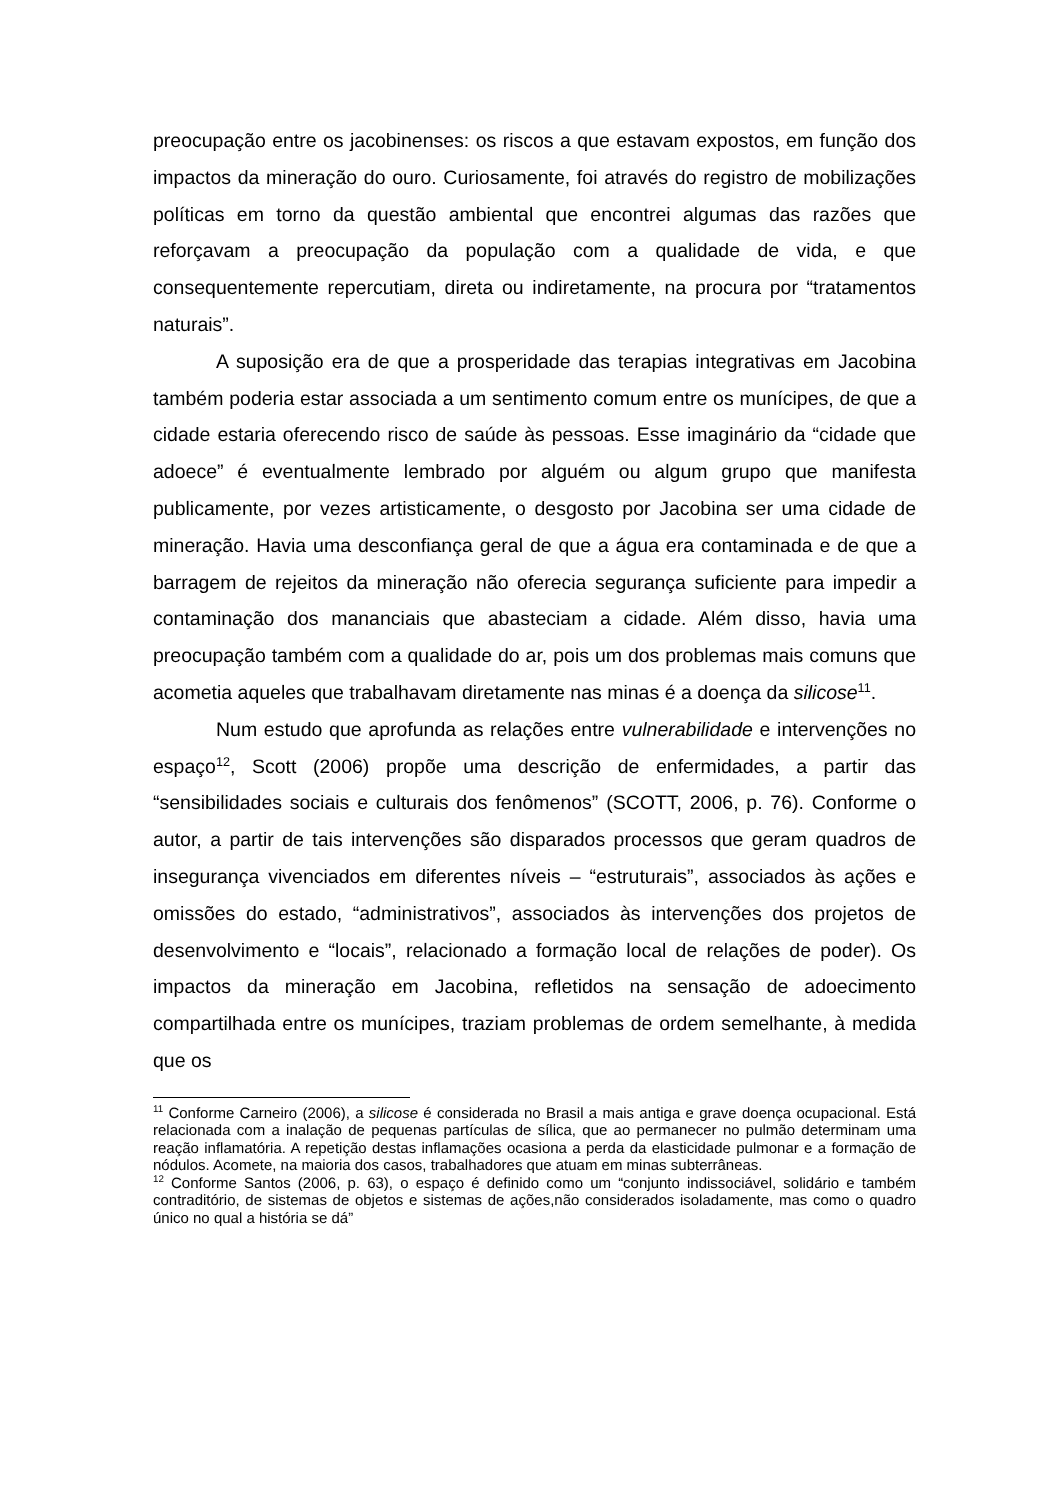preocupação entre os jacobinenses: os riscos a que estavam expostos, em função dos impactos da mineração do ouro. Curiosamente, foi através do registro de mobilizações políticas em torno da questão ambiental que encontrei algumas das razões que reforçavam a preocupação da população com a qualidade de vida, e que consequentemente repercutiam, direta ou indiretamente, na procura por “tratamentos naturais”.
A suposição era de que a prosperidade das terapias integrativas em Jacobina também poderia estar associada a um sentimento comum entre os munícipes, de que a cidade estaria oferecendo risco de saúde às pessoas. Esse imaginário da “cidade que adoece” é eventualmente lembrado por alguém ou algum grupo que manifesta publicamente, por vezes artisticamente, o desgosto por Jacobina ser uma cidade de mineração. Havia uma desconfiança geral de que a água era contaminada e de que a barragem de rejeitos da mineração não oferecia segurança suficiente para impedir a contaminação dos mananciais que abasteciam a cidade. Além disso, havia uma preocupação também com a qualidade do ar, pois um dos problemas mais comuns que acometia aqueles que trabalhavam diretamente nas minas é a doença da silicose<sup>11</sup>.
Num estudo que aprofunda as relações entre vulnerabilidade e intervenções no espaço<sup>12</sup>, Scott (2006) propõe uma descrição de enfermidades, a partir das “sensibilidades sociais e culturais dos fenômenos” (SCOTT, 2006, p. 76). Conforme o autor, a partir de tais intervenções são disparados processos que geram quadros de insegurança vivenciados em diferentes níveis – “estruturais”, associados às ações e omissões do estado, “administrativos”, associados às intervenções dos projetos de desenvolvimento e “locais”, relacionado a formação local de relações de poder). Os impactos da mineração em Jacobina, refletidos na sensação de adoecimento compartilhada entre os munícipes, traziam problemas de ordem semelhante, à medida que os
<sup>11</sup> Conforme Carneiro (2006), a silicose é considerada no Brasil a mais antiga e grave doença ocupacional. Está relacionada com a inalação de pequenas partículas de sílica, que ao permanecer no pulmão determinam uma reação inflamatória. A repetição destas inflamações ocasiona a perda da elasticidade pulmonar e a formação de nódulos. Acomete, na maioria dos casos, trabalhadores que atuam em minas subterrâneas.
<sup>12</sup> Conforme Santos (2006, p. 63), o espaço é definido como um “conjunto indissociável, solidário e também contraditório, de sistemas de objetos e sistemas de ações,não considerados isoladamente, mas como o quadro único no qual a história se dá”